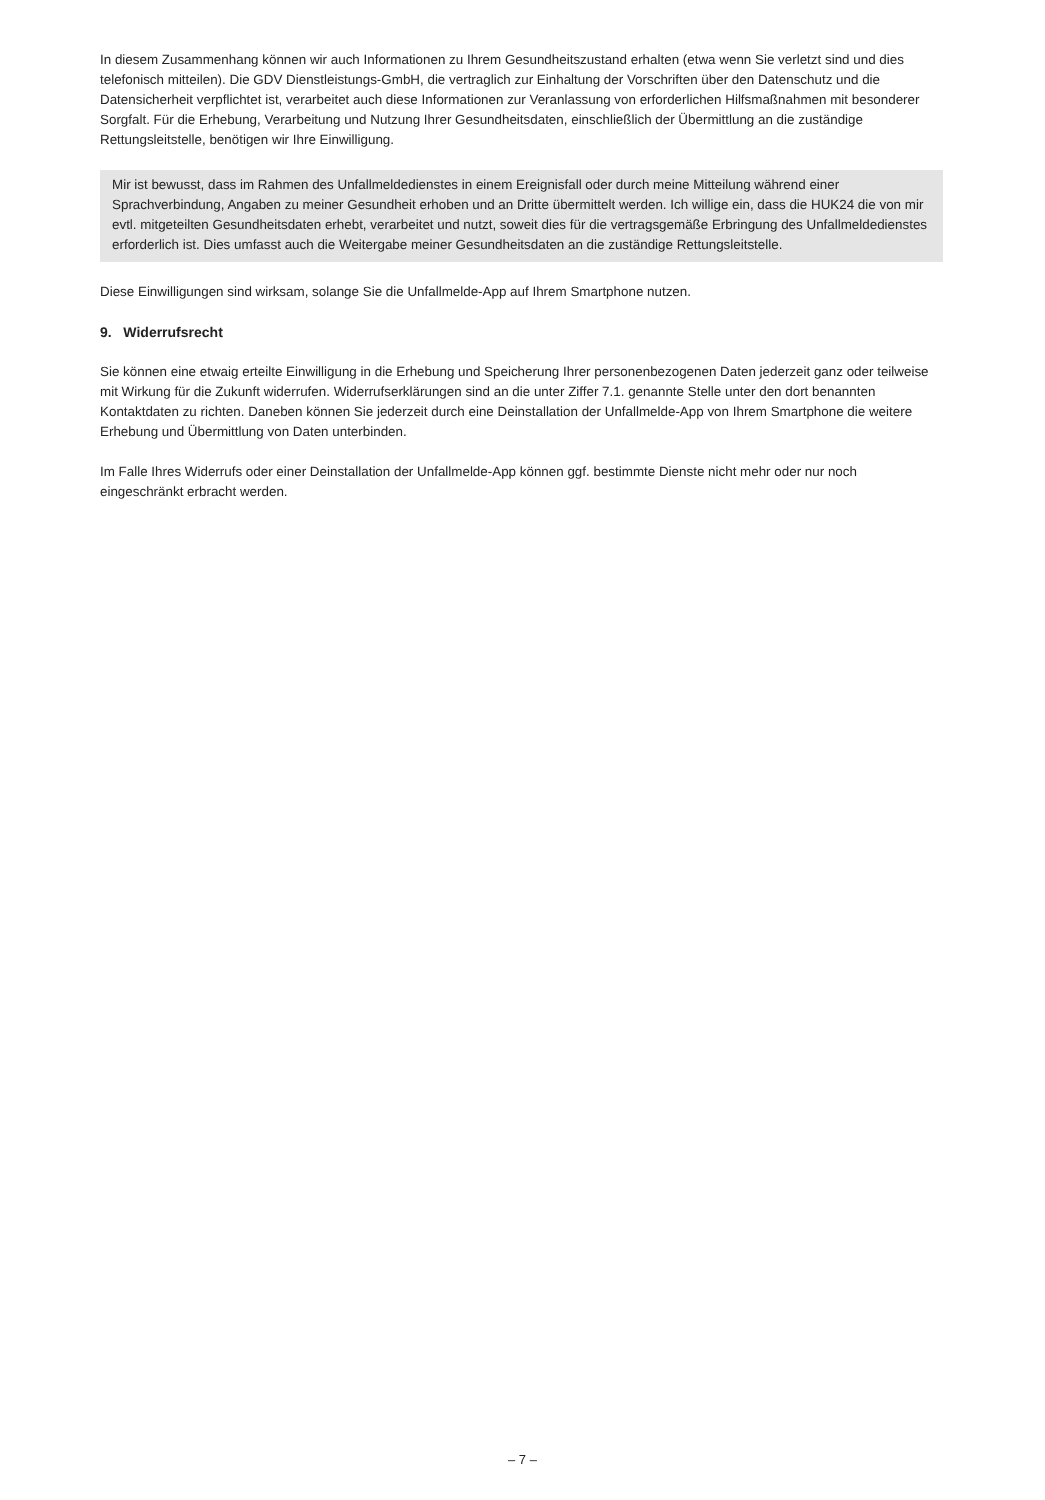In diesem Zusammenhang können wir auch Informationen zu Ihrem Gesundheitszustand erhalten (etwa wenn Sie verletzt sind und dies telefonisch mitteilen). Die GDV Dienstleistungs-GmbH, die vertraglich zur Einhaltung der Vorschriften über den Datenschutz und die Datensicherheit verpflichtet ist, verarbeitet auch diese Informationen zur Veranlassung von erforderlichen Hilfsmaßnahmen mit besonderer Sorgfalt. Für die Erhebung, Verarbeitung und Nutzung Ihrer Gesundheitsdaten, einschließlich der Übermittlung an die zuständige Rettungsleitstelle, benötigen wir Ihre Einwilligung.
Mir ist bewusst, dass im Rahmen des Unfallmeldedienstes in einem Ereignisfall oder durch meine Mitteilung während einer Sprachverbindung, Angaben zu meiner Gesundheit erhoben und an Dritte übermittelt werden. Ich willige ein, dass die HUK24 die von mir evtl. mitgeteilten Gesundheitsdaten erhebt, verarbeitet und nutzt, soweit dies für die vertragsgemäße Erbringung des Unfallmeldedienstes erforderlich ist. Dies umfasst auch die Weitergabe meiner Gesundheitsdaten an die zuständige Rettungsleitstelle.
Diese Einwilligungen sind wirksam, solange Sie die Unfallmelde-App auf Ihrem Smartphone nutzen.
9. Widerrufsrecht
Sie können eine etwaig erteilte Einwilligung in die Erhebung und Speicherung Ihrer personenbezogenen Daten jederzeit ganz oder teilweise mit Wirkung für die Zukunft widerrufen. Widerrufserklärungen sind an die unter Ziffer 7.1. genannte Stelle unter den dort benannten Kontaktdaten zu richten. Daneben können Sie jederzeit durch eine Deinstallation der Unfallmelde-App von Ihrem Smartphone die weitere Erhebung und Übermittlung von Daten unterbinden.
Im Falle Ihres Widerrufs oder einer Deinstallation der Unfallmelde-App können ggf. bestimmte Dienste nicht mehr oder nur noch eingeschränkt erbracht werden.
– 7 –